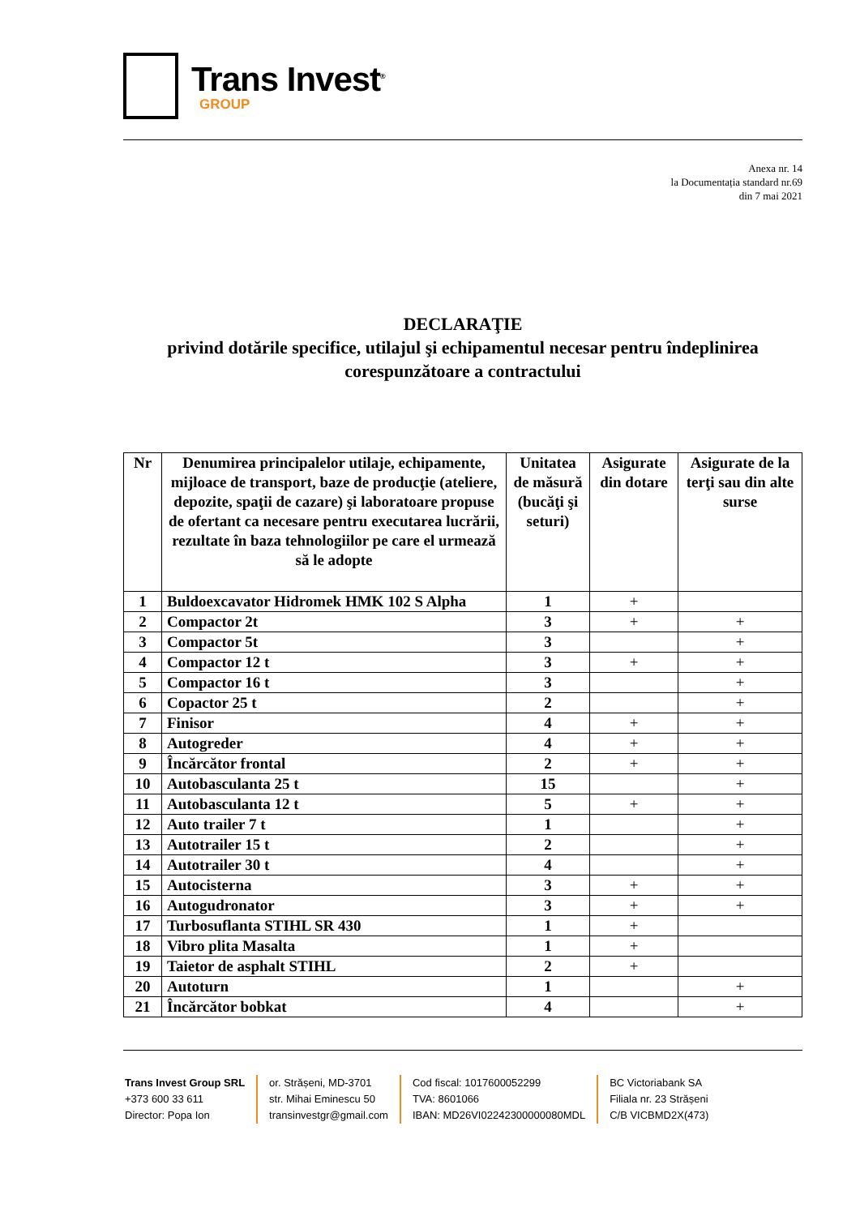Trans Invest<sup>®</sup>
GROUP
Anexa nr. 14
la Documentația standard nr.69
din 7 mai 2021
DECLARAŢIE
privind dotările specifice, utilajul şi echipamentul necesar pentru îndeplinirea corespunzătoare a contractului
| Nr | Denumirea principalelor utilaje, echipamente, mijloace de transport, baze de producţie (ateliere, depozite, spaţii de cazare) şi laboratoare propuse de ofertant ca necesare pentru executarea lucrării, rezultate în baza tehnologiilor pe care el urmează să le adopte | Unitatea de măsură (bucăţi şi seturi) | Asigurate din dotare | Asigurate de la terţi sau din alte surse |
| --- | --- | --- | --- | --- |
| 1 | Buldoexcavator Hidromek HMK 102 S Alpha | 1 | + | |
| 2 | Compactor 2t | 3 | + | + |
| 3 | Compactor 5t | 3 | | + |
| 4 | Compactor 12 t | 3 | + | + |
| 5 | Compactor 16 t | 3 | | + |
| 6 | Copactor 25 t | 2 | | + |
| 7 | Finisor | 4 | + | + |
| 8 | Autogreder | 4 | + | + |
| 9 | Încărcător frontal | 2 | + | + |
| 10 | Autobasculanta 25 t | 15 | | + |
| 11 | Autobasculanta 12 t | 5 | + | + |
| 12 | Auto trailer 7 t | 1 | | + |
| 13 | Autotrailer 15 t | 2 | | + |
| 14 | Autotrailer 30 t | 4 | | + |
| 15 | Autocisterna | 3 | + | + |
| 16 | Autogudronator | 3 | + | + |
| 17 | Turbosuflanta STIHL SR 430 | 1 | + | |
| 18 | Vibro plita Masalta | 1 | + | |
| 19 | Taietor de asphalt STIHL | 2 | + | |
| 20 | Autoturn | 1 | | + |
| 21 | Încărcător bobkat | 4 | | + |
Trans Invest Group SRL
+373 600 33 611
Director: Popa Ion
or. Strășeni, MD-3701
str. Mihai Eminescu 50
transinvestgr@gmail.com
Cod fiscal: 1017600052299
TVA: 8601066
IBAN: MD26VI02242300000080MDL
BC Victoriabank SA
Filiala nr. 23 Strășeni
C/B VICBMD2X(473)